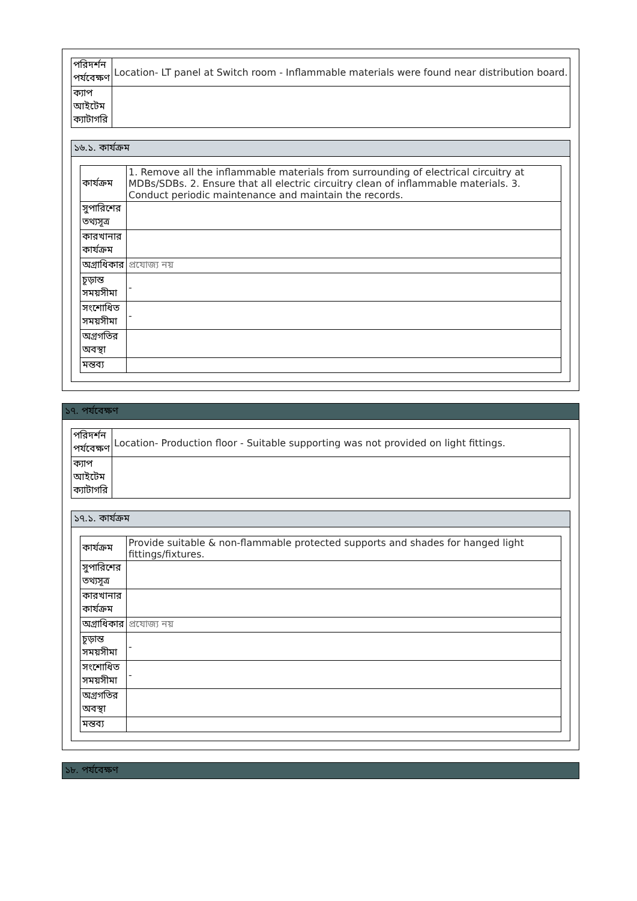| পরিদর্শন পর্যবেক্ষণ | Location- LT panel at Switch room - Inflammable materials were found near distribution board. |
| ক্যাপ আইটেম ক্যাটাগরি | |
১৬.১. কার্যক্রম
| কার্যক্রম | 1. Remove all the inflammable materials from surrounding of electrical circuitry at MDBs/SDBs. 2. Ensure that all electric circuitry clean of inflammable materials. 3. Conduct periodic maintenance and maintain the records. |
| সুপারিশের তথ্যসূত্র | |
| কারখানার কার্যক্রম | |
| অগ্রাধিকার | প্রযোজ্য নয় |
| চূড়ান্ত সময়সীমা | - |
| সংশোধিত সময়সীমা | - |
| অগ্রগতির অবস্থা | |
| মন্তব্য | |
১৭. পর্যবেক্ষণ
| পরিদর্শন পর্যবেক্ষণ | Location- Production floor - Suitable supporting was not provided on light fittings. |
| ক্যাপ আইটেম ক্যাটাগরি | |
১৭.১. কার্যক্রম
| কার্যক্রম | Provide suitable & non-flammable protected supports and shades for hanged light fittings/fixtures. |
| সুপারিশের তথ্যসূত্র | |
| কারখানার কার্যক্রম | |
| অগ্রাধিকার | প্রযোজ্য নয় |
| চূড়ান্ত সময়সীমা | - |
| সংশোধিত সময়সীমা | - |
| অগ্রগতির অবস্থা | |
| মন্তব্য | |
১৮. পর্যবেক্ষণ